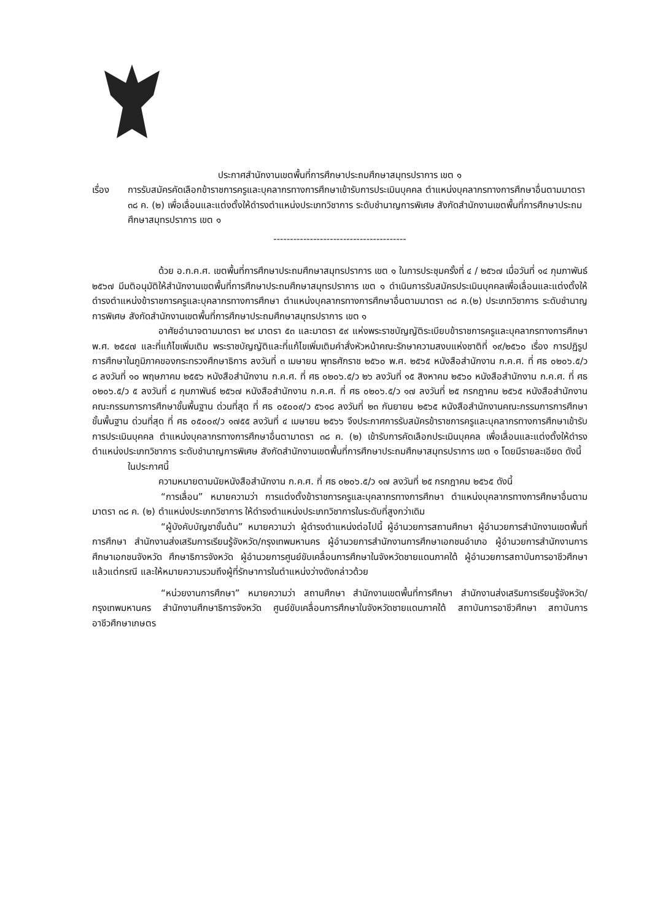ประกาศสำนักงานเขตพื้นที่การศึกษาประถมศึกษาสมุทรปราการ เขต ๑
เรื่อง การรับสมัครคัดเลือกข้าราชการครูและบุคลากรทางการศึกษาเข้ารับการประเมินบุคคล ตำแหน่งบุคลากรทางการศึกษาอื่นตามมาตรา ๓๘ ค. (๒) เพื่อเลื่อนและแต่งตั้งให้ดำรงตำแหน่งประเภทวิชาการ ระดับชำนาญการพิเศษ สังกัดสำนักงานเขตพื้นที่การศึกษาประถมศึกษาสมุทรปราการ เขต ๑
----------------------------------------
ด้วย อ.ก.ค.ศ. เขตพื้นที่การศึกษาประถมศึกษาสมุทรปราการ เขต ๑ ในการประชุมครั้งที่ ๔ / ๒๕๖๗ เมื่อวันที่ ๑๔ กุมภาพันธ์ ๒๕๖๗ มีมติอนุมัติให้สำนักงานเขตพื้นที่การศึกษาประถมศึกษาสมุทรปราการ เขต ๑ ดำเนินการรับสมัครประเมินบุคคลเพื่อเลื่อนและแต่งตั้งให้ดำรงตำแหน่งข้าราชการครูและบุคลากรทางการศึกษา ตำแหน่งบุคลากรทางการศึกษาอื่นตามมาตรา ๓๘ ค.(๒) ประเภทวิชาการ ระดับชำนาญการพิเศษ สังกัดสำนักงานเขตพื้นที่การศึกษาประถมศึกษาสมุทรปราการ เขต ๑
อาศัยอำนาจตามมาตรา ๒๙ มาตรา ๕๓ และมาตรา ๕๙ แห่งพระราชบัญญัติระเบียบข้าราชการครูและบุคลากรทางการศึกษา พ.ศ. ๒๕๔๗ และที่แก้ไขเพิ่มเติม พระราชบัญญัติและที่แก้ไขเพิ่มเติมคำสั่งหัวหน้าคณะรักษาความสงบแห่งชาติที่ ๑๙/๒๕๖๐ เรื่อง การปฏิรูปการศึกษาในภูมิภาคของกระทรวงศึกษาธิการ ลงวันที่ ๓ เมษายน พุทธศักราช ๒๕๖๐ พ.ศ. ๒๕๖๕ หนังสือสำนักงาน ก.ค.ศ. ที่ ศธ ๐๒๐๖.๕/ว ๘ ลงวันที่ ๑๐ พฤษภาคม ๒๕๕๖ หนังสือสำนักงาน ก.ค.ศ. ที่ ศธ ๐๒๐๖.๕/ว ๒๖ ลงวันที่ ๑๕ สิงหาคม ๒๕๖๐ หนังสือสำนักงาน ก.ค.ศ. ที่ ศธ ๐๒๐๖.๕/ว ๕ ลงวันที่ ๘ กุมภาพันธ์ ๒๕๖๗ หนังสือสำนักงาน ก.ค.ศ. ที่ ศธ ๐๒๐๖.๕/ว ๑๗ ลงวันที่ ๒๕ กรกฎาคม ๒๕๖๕ หนังสือสำนักงานคณะกรรมการการศึกษาขั้นพื้นฐาน ด่วนที่สุด ที่ ศธ ๐๕๐๐๙/ว ๕๖๑๘ ลงวันที่ ๒๓ กันยายน ๒๕๖๕ หนังสือสำนักงานคณะกรรมการการศึกษาขั้นพื้นฐาน ด่วนที่สุด ที่ ศธ ๐๕๐๐๙/ว ๑๗๕๕ ลงวันที่ ๔ เมษายน ๒๕๖๖ จึงประกาศการรับสมัครข้าราชการครูและบุคลากรทางการศึกษาเข้ารับการประเมินบุคคล ตำแหน่งบุคลากรทางการศึกษาอื่นตามาตรา ๓๘ ค. (๒) เข้ารับการคัดเลือกประเมินบุคคล เพื่อเลื่อนและแต่งตั้งให้ดำรงตำแหน่งประเภทวิชาการ ระดับชำนาญการพิเศษ สังกัดสำนักงานเขตพื้นที่การศึกษาประถมศึกษาสมุทรปราการ เขต ๑ โดยมีรายละเอียด ดังนี้
ในประกาศนี้
ความหมายตามนัยหนังสือสำนักงาน ก.ค.ศ. ที่ ศธ ๐๒๐๖.๕/ว ๑๗ ลงวันที่ ๒๕ กรกฎาคม ๒๕๖๕ ดังนี้
“การเลื่อน” หมายความว่า การแต่งตั้งข้าราชการครูและบุคลากรทางการศึกษา ตำแหน่งบุคลากรทางการศึกษาอื่นตามมาตรา ๓๘ ค. (๒) ตำแหน่งประเภทวิชาการ ให้ดำรงตำแหน่งประเภทวิชาการในระดับที่สูงกว่าเดิม
“ผู้บังคับบัญชาชั้นต้น” หมายความว่า ผู้ดำรงตำแหน่งต่อไปนี้ ผู้อำนวยการสถานศึกษา ผู้อำนวยการสำนักงานเขตพื้นที่การศึกษา สำนักงานส่งเสริมการเรียนรู้จังหวัด/กรุงเทพมหานคร ผู้อำนวยการสำนักงานการศึกษาเอกชนอำเภอ ผู้อำนวยการสำนักงานการศึกษาเอกชนจังหวัด ศึกษาธิการจังหวัด ผู้อำนวยการศูนย์ขับเคลื่อนการศึกษาในจังหวัดชายแดนภาคใต้ ผู้อำนวยการสถาบันการอาชีวศึกษาแล้วแต่กรณี และให้หมายความรวมถึงผู้ที่รักษาการในตำแหน่งว่างดังกล่าวด้วย
“หน่วยงานการศึกษา” หมายความว่า สถานศึกษา สำนักงานเขตพื้นที่การศึกษา สำนักงานส่งเสริมการเรียนรู้จังหวัด/กรุงเทพมหานคร สำนักงานศึกษาธิการจังหวัด ศูนย์ขับเคลื่อนการศึกษาในจังหวัดชายแดนภาคใต้ สถาบันการอาชีวศึกษา สถาบันการอาชีวศึกษาเกษตร